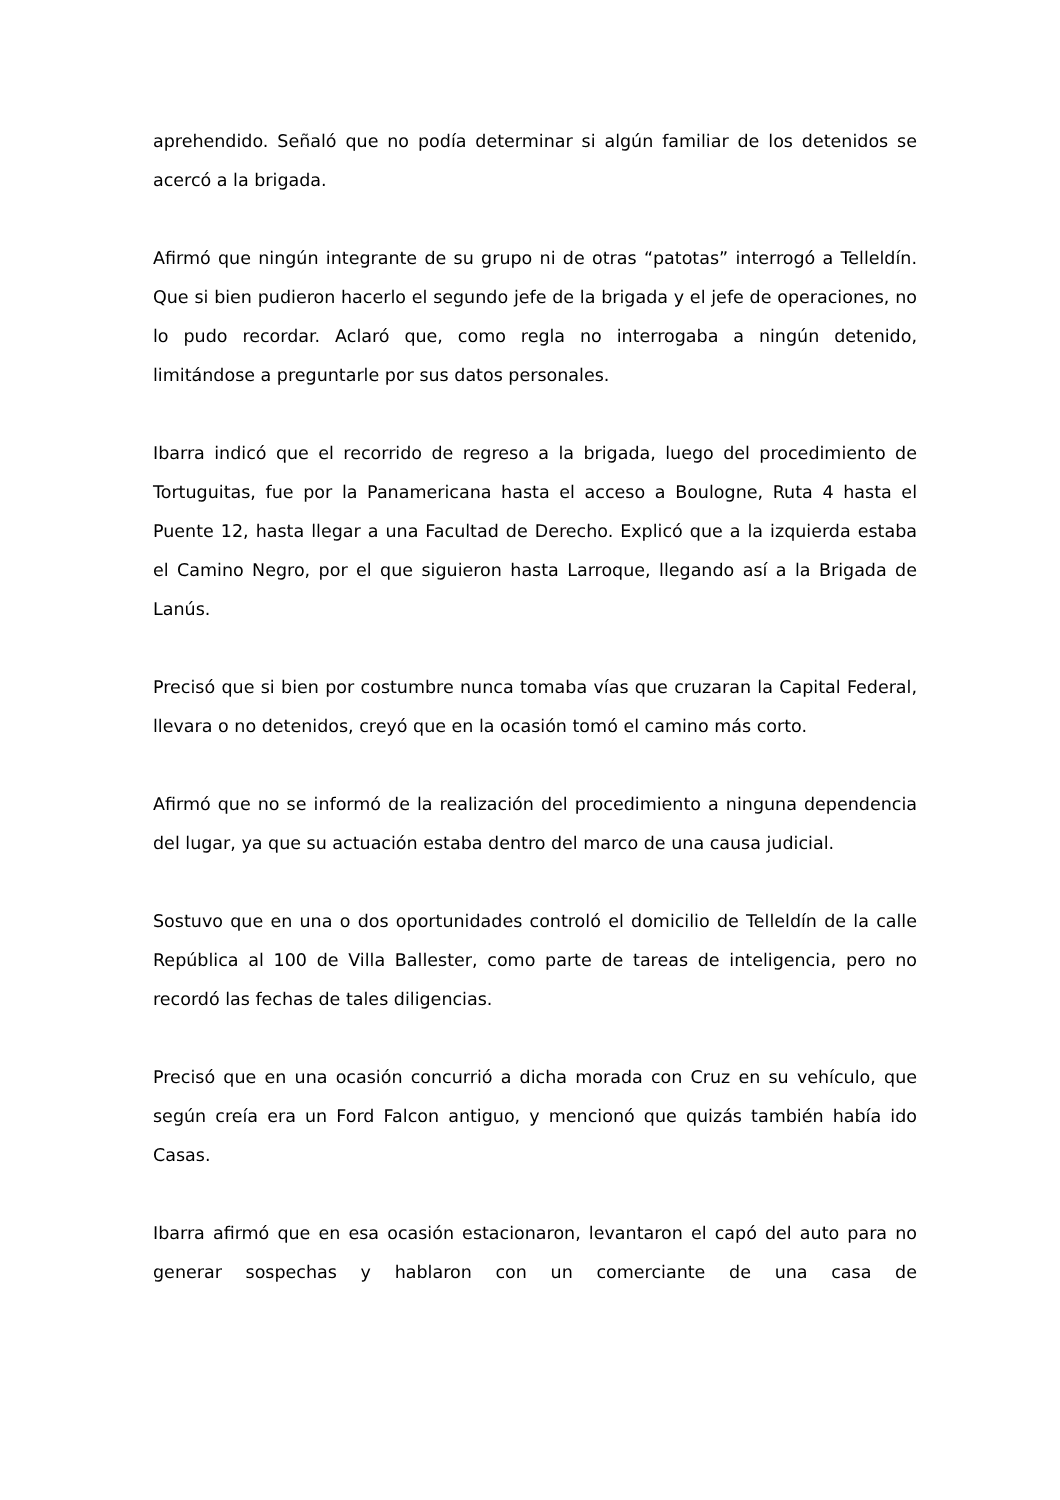aprehendido. Señaló que no podía determinar si algún familiar de los detenidos se acercó a la brigada.
Afirmó que ningún integrante de su grupo ni de otras “patotas” interrogó a Telleldín. Que si bien pudieron hacerlo el segundo jefe de la brigada y el jefe de operaciones, no lo pudo recordar. Aclaró que, como regla no interrogaba a ningún detenido, limitándose a preguntarle por sus datos personales.
Ibarra indicó que el recorrido de regreso a la brigada, luego del procedimiento de Tortuguitas, fue por la Panamericana hasta el acceso a Boulogne, Ruta 4 hasta el Puente 12, hasta llegar a una Facultad de Derecho. Explicó que a la izquierda estaba el Camino Negro, por el que siguieron hasta Larroque, llegando así a la Brigada de Lanús.
Precisó que si bien por costumbre nunca tomaba vías que cruzaran la Capital Federal, llevara o no detenidos, creyó que en la ocasión tomó el camino más corto.
Afirmó que no se informó de la realización del procedimiento a ninguna dependencia del lugar, ya que su actuación estaba dentro del marco de una causa judicial.
Sostuvo que en una o dos oportunidades controló el domicilio de Telleldín de la calle República al 100 de Villa Ballester, como parte de tareas de inteligencia, pero no recordó las fechas de tales diligencias.
Precisó que en una ocasión concurrió a dicha morada con Cruz en su vehículo, que según creía era un Ford Falcon antiguo, y mencionó que quizás también había ido Casas.
Ibarra afirmó que en esa ocasión estacionaron, levantaron el capó del auto para no generar sospechas y hablaron con un comerciante de una casa de